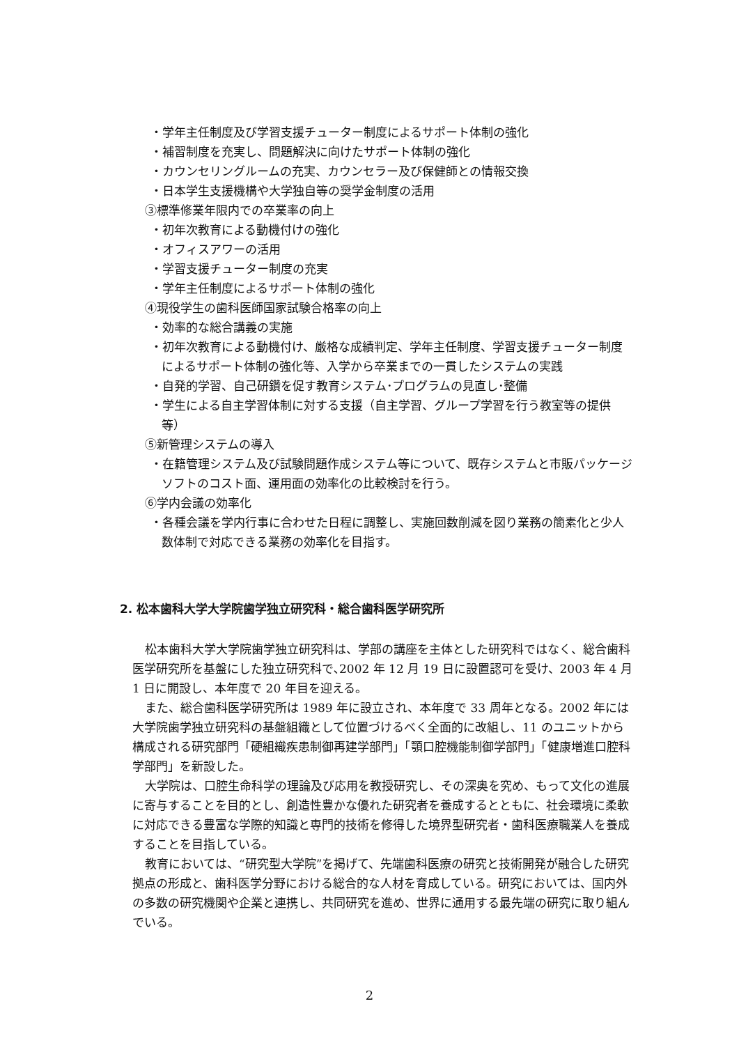・学年主任制度及び学習支援チューター制度によるサポート体制の強化
・補習制度を充実し、問題解決に向けたサポート体制の強化
・カウンセリングルームの充実、カウンセラー及び保健師との情報交換
・日本学生支援機構や大学独自等の奨学金制度の活用
③標準修業年限内での卒業率の向上
・初年次教育による動機付けの強化
・オフィスアワーの活用
・学習支援チューター制度の充実
・学年主任制度によるサポート体制の強化
④現役学生の歯科医師国家試験合格率の向上
・効率的な総合講義の実施
・初年次教育による動機付け、厳格な成績判定、学年主任制度、学習支援チューター制度によるサポート体制の強化等、入学から卒業までの一貫したシステムの実践
・自発的学習、自己研鑽を促す教育システム･プログラムの見直し･整備
・学生による自主学習体制に対する支援（自主学習、グループ学習を行う教室等の提供 等）
⑤新管理システムの導入
・在籍管理システム及び試験問題作成システム等について、既存システムと市販パッケージソフトのコスト面、運用面の効率化の比較検討を行う。
⑥学内会議の効率化
・各種会議を学内行事に合わせた日程に調整し、実施回数削減を図り業務の簡素化と少人数体制で対応できる業務の効率化を目指す。
2. 松本歯科大学大学院歯学独立研究科・総合歯科医学研究所
松本歯科大学大学院歯学独立研究科は、学部の講座を主体とした研究科ではなく、総合歯科医学研究所を基盤にした独立研究科で､2002 年 12 月 19 日に設置認可を受け、2003 年 4 月 1 日に開設し、本年度で 20 年目を迎える。
また、総合歯科医学研究所は 1989 年に設立され、本年度で 33 周年となる。2002 年には大学院歯学独立研究科の基盤組織として位置づけるべく全面的に改組し、11 のユニットから構成される研究部門「硬組織疾患制御再建学部門」「顎口腔機能制御学部門」「健康増進口腔科学部門」を新設した。
大学院は、口腔生命科学の理論及び応用を教授研究し、その深奥を究め、もって文化の進展に寄与することを目的とし、創造性豊かな優れた研究者を養成するとともに、社会環境に柔軟に対応できる豊富な学際的知識と専門的技術を修得した境界型研究者・歯科医療職業人を養成することを目指している。
教育においては、“研究型大学院”を掲げて、先端歯科医療の研究と技術開発が融合した研究拠点の形成と、歯科医学分野における総合的な人材を育成している。研究においては、国内外の多数の研究機関や企業と連携し、共同研究を進め、世界に通用する最先端の研究に取り組んでいる。
2